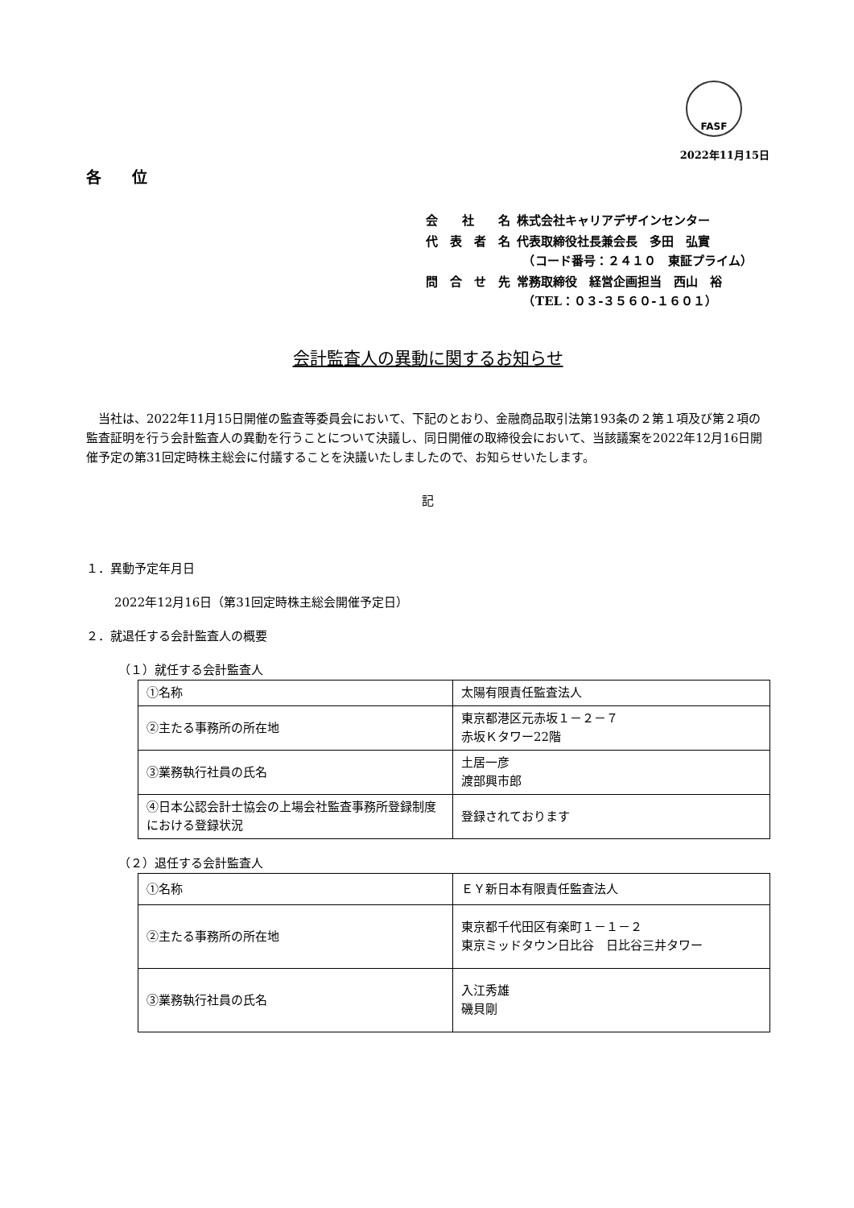FASF
2022年11月15日
各　　位
| 会 社 名 | 株式会社キャリアデザインセンター |
| 代 表 者 名 | 代表取締役社長兼会長 多田 弘實 （コード番号：２４１０ 東証プライム） |
| 問 合 せ 先 | 常務取締役 経営企画担当 西山 裕 （TEL：０３-３５６０-１６０１） |
会計監査人の異動に関するお知らせ
当社は、2022年11月15日開催の監査等委員会において、下記のとおり、金融商品取引法第193条の２第１項及び第２項の監査証明を行う会計監査人の異動を行うことについて決議し、同日開催の取締役会において、当該議案を2022年12月16日開催予定の第31回定時株主総会に付議することを決議いたしましたので、お知らせいたします。
記
１．異動予定年月日
2022年12月16日（第31回定時株主総会開催予定日）
２．就退任する会計監査人の概要
（１）就任する会計監査人
| ①名称 | 太陽有限責任監査法人 |
| ②主たる事務所の所在地 | 東京都港区元赤坂１－２－７ 赤坂Ｋタワー22階 |
| ③業務執行社員の氏名 | 土居一彦 渡部興市郎 |
| ④日本公認会計士協会の上場会社監査事務所登録制度における登録状況 | 登録されております |
（２）退任する会計監査人
| ①名称 | ＥＹ新日本有限責任監査法人 |
| ②主たる事務所の所在地 | 東京都千代田区有楽町１－１－２ 東京ミッドタウン日比谷 日比谷三井タワー |
| ③業務執行社員の氏名 | 入江秀雄 磯貝剛 |